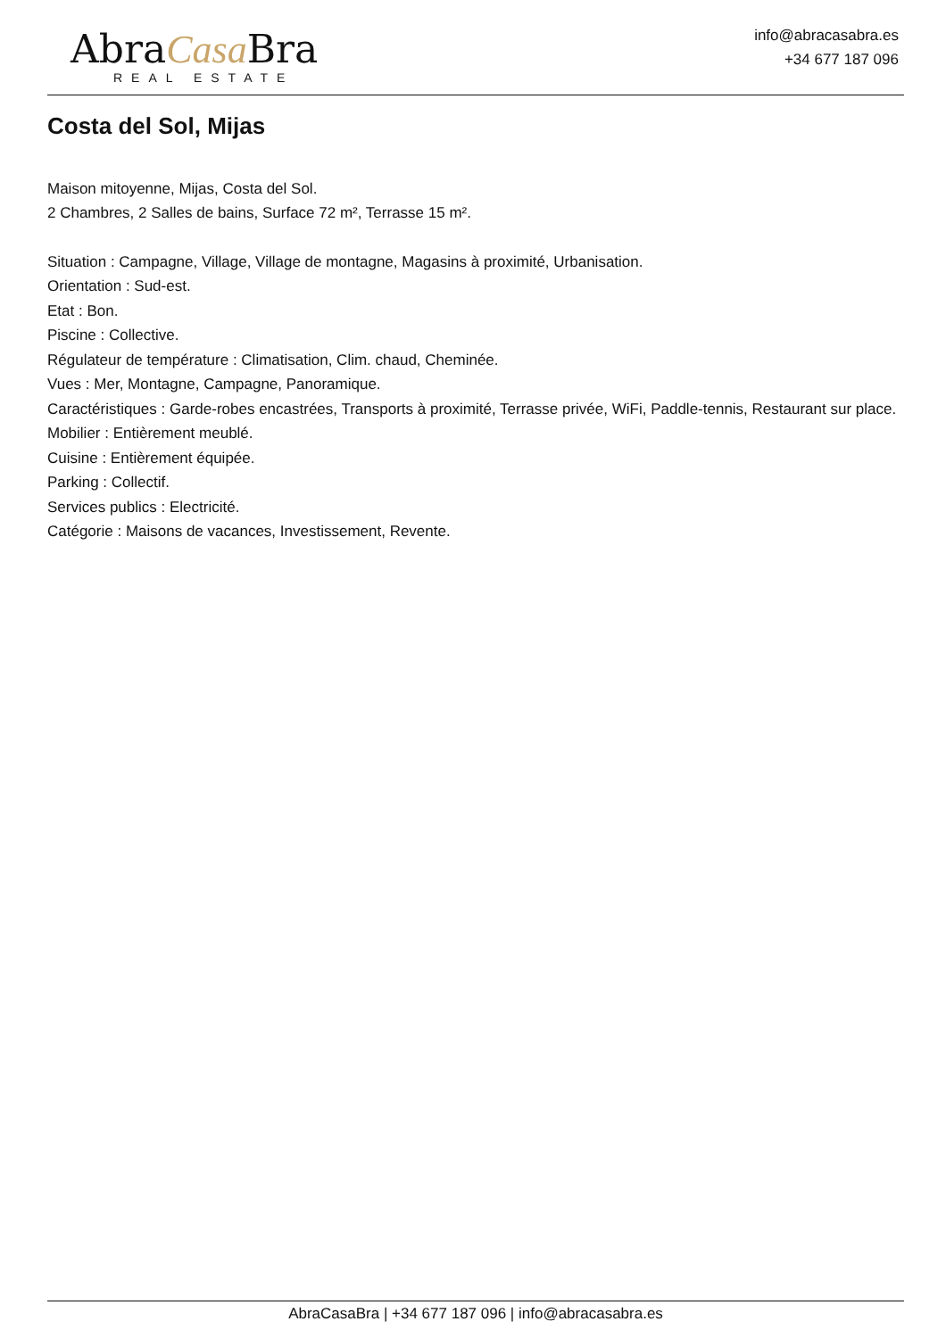AbraCasa Bra
REAL ESTATE
info@abracasabra.es
+34 677 187 096
Costa del Sol, Mijas
Maison mitoyenne, Mijas, Costa del Sol.
2 Chambres, 2 Salles de bains, Surface 72 m², Terrasse 15 m².
Situation : Campagne, Village, Village de montagne, Magasins à proximité, Urbanisation.
Orientation : Sud-est.
Etat : Bon.
Piscine : Collective.
Régulateur de température : Climatisation, Clim. chaud, Cheminée.
Vues : Mer, Montagne, Campagne, Panoramique.
Caractéristiques : Garde-robes encastrées, Transports à proximité, Terrasse privée, WiFi, Paddle-tennis, Restaurant sur place.
Mobilier : Entièrement meublé.
Cuisine : Entièrement équipée.
Parking : Collectif.
Services publics : Electricité.
Catégorie : Maisons de vacances, Investissement, Revente.
AbraCasaBra | +34 677 187 096 | info@abracasabra.es